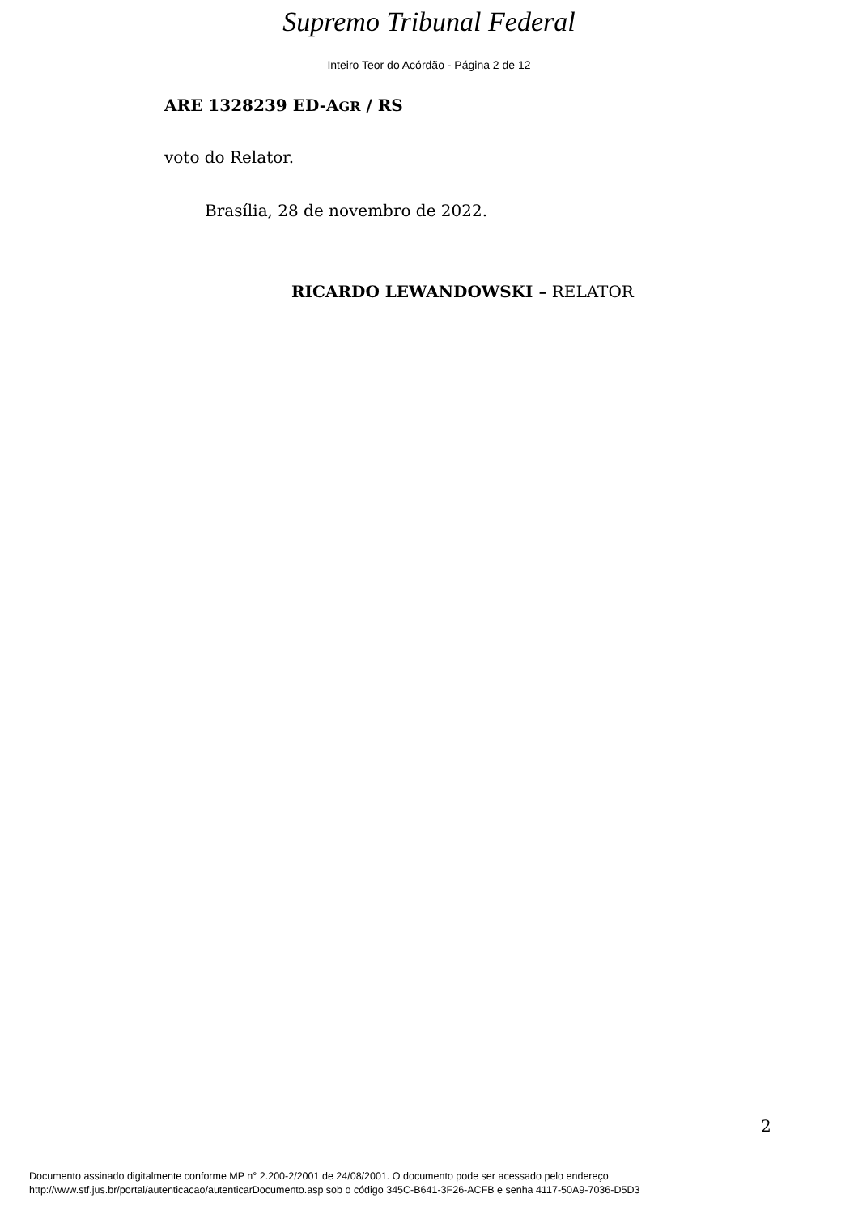Supremo Tribunal Federal
Inteiro Teor do Acórdão - Página 2 de 12
ARE 1328239 ED-AGR / RS
voto do Relator.
Brasília, 28 de novembro de 2022.
RICARDO LEWANDOWSKI – RELATOR
2
Documento assinado digitalmente conforme MP n° 2.200-2/2001 de 24/08/2001. O documento pode ser acessado pelo endereço
http://www.stf.jus.br/portal/autenticacao/autenticarDocumento.asp sob o código 345C-B641-3F26-ACFB e senha 4117-50A9-7036-D5D3